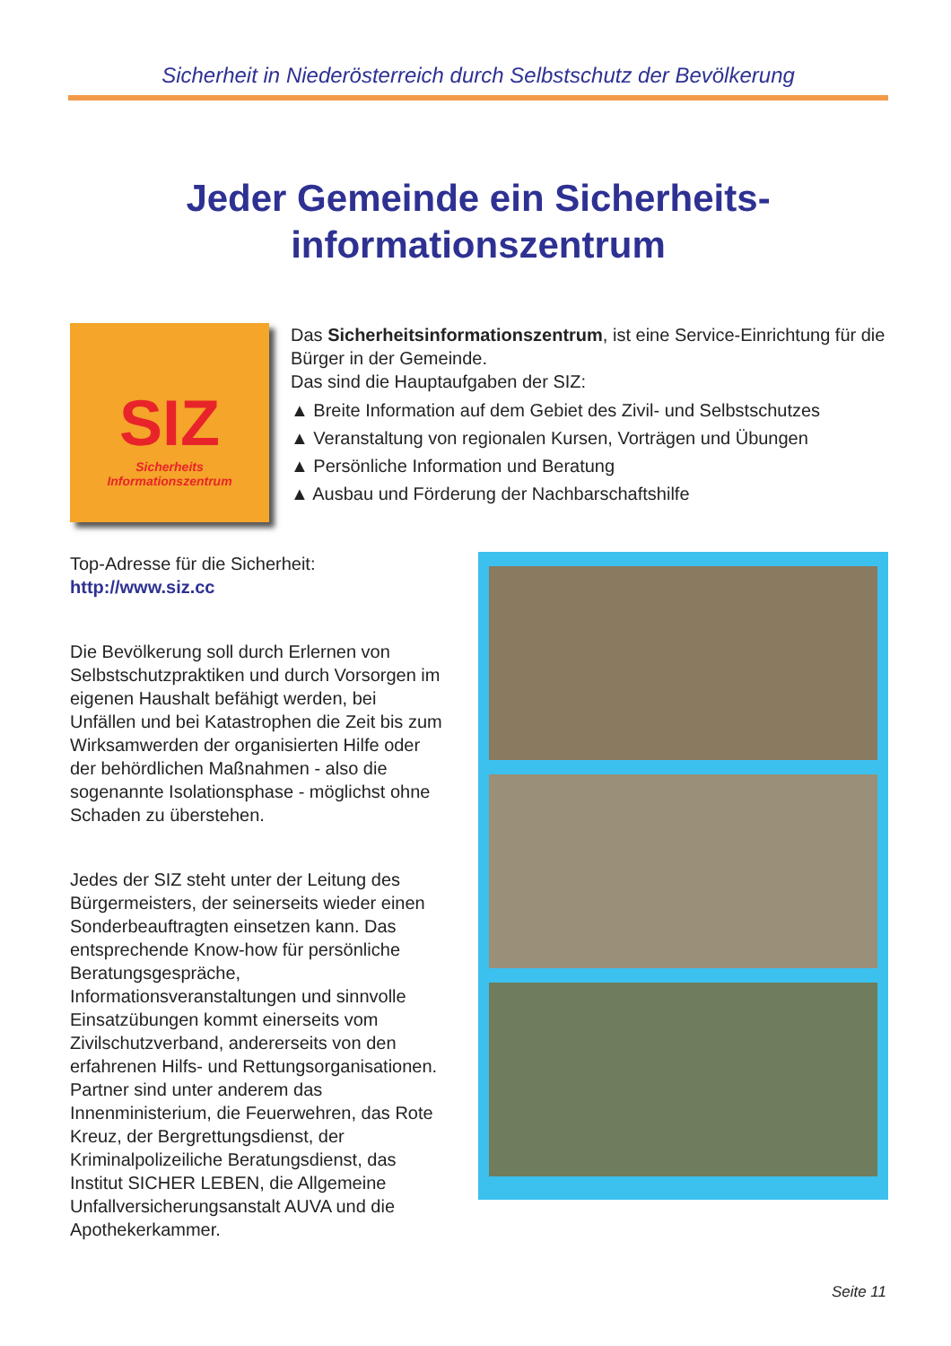Sicherheit in Niederösterreich durch Selbstschutz der Bevölkerung
Jeder Gemeinde ein Sicherheits-
informationszentrum
SIZ
Sicherheits
Informationszentrum
Das Sicherheitsinformationszentrum, ist eine Service-Einrichtung für die Bürger in der Gemeinde.
Das sind die Hauptaufgaben der SIZ:
▲ Breite Information auf dem Gebiet des Zivil- und Selbstschutzes
▲ Veranstaltung von regionalen Kursen, Vorträgen und Übungen
▲ Persönliche Information und Beratung
▲ Ausbau und Förderung der Nachbarschaftshilfe
Top-Adresse für die Sicherheit:
http://www.siz.cc
Die Bevölkerung soll durch Erlernen von Selbstschutzpraktiken und durch Vorsorgen im eigenen Haushalt befähigt werden, bei Unfällen und bei Katastrophen die Zeit bis zum Wirksamwerden der organisierten Hilfe oder der behördlichen Maßnahmen - also die sogenannte Isolationsphase - möglichst ohne Schaden zu überstehen.
Jedes der SIZ steht unter der Leitung des Bürgermeisters, der seinerseits wieder einen Sonderbeauftragten einsetzen kann. Das entsprechende Know-how für persönliche Beratungsgespräche, Informationsveranstaltungen und sinnvolle Einsatzübungen kommt einerseits vom Zivilschutzverband, andererseits von den erfahrenen Hilfs- und Rettungsorganisationen. Partner sind unter anderem das Innenministerium, die Feuerwehren, das Rote Kreuz, der Bergrettungsdienst, der Kriminalpolizeiliche Beratungsdienst, das Institut SICHER LEBEN, die Allgemeine Unfallversicherungsanstalt AUVA und die Apothekerkammer.
Seite 11